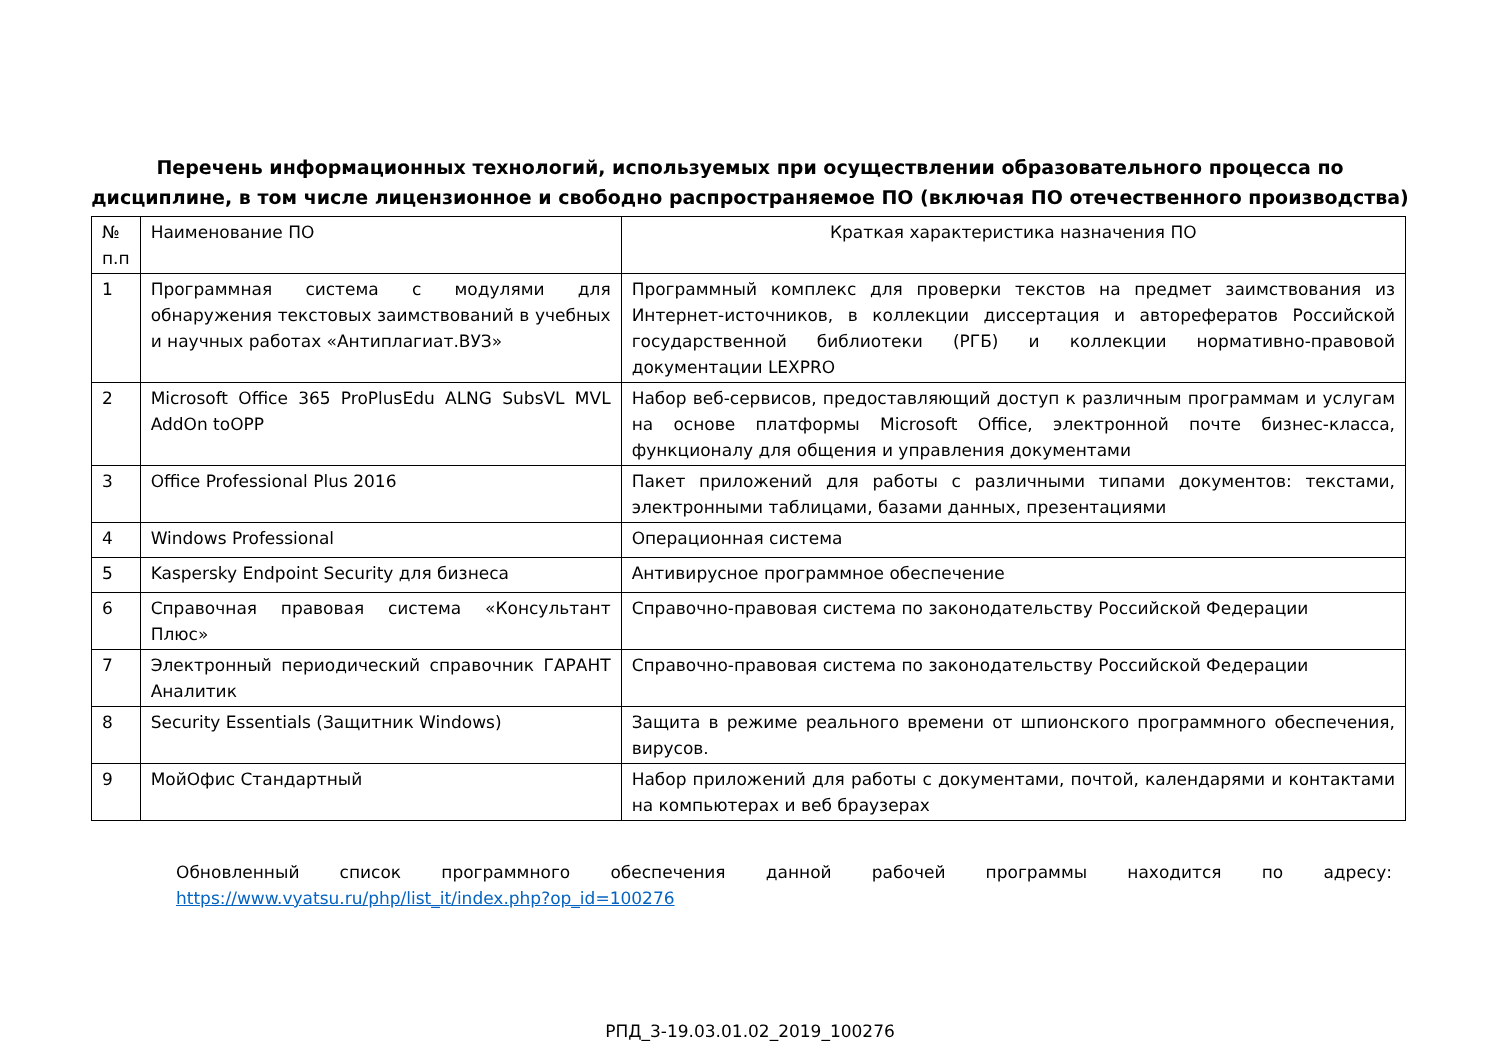Перечень информационных технологий, используемых при осуществлении образовательного процесса по
дисциплине, в том числе лицензионное и свободно распространяемое ПО (включая ПО отечественного производства)
| № п.п | Наименование ПО | Краткая характеристика назначения ПО |
| --- | --- | --- |
| 1 | Программная система с модулями для обнаружения текстовых заимствований в учебных и научных работах «Антиплагиат.ВУЗ» | Программный комплекс для проверки текстов на предмет заимствования из Интернет-источников, в коллекции диссертация и авторефератов Российской государственной библиотеки (РГБ) и коллекции нормативно-правовой документации LEXPRO |
| 2 | Microsoft Office 365 ProPlusEdu ALNG SubsVL MVL AddOn toOPP | Набор веб-сервисов, предоставляющий доступ к различным программам и услугам на основе платформы Microsoft Office, электронной почте бизнес-класса, функционалу для общения и управления документами |
| 3 | Office Professional Plus 2016 | Пакет приложений для работы с различными типами документов: текстами, электронными таблицами, базами данных, презентациями |
| 4 | Windows Professional | Операционная система |
| 5 | Kaspersky Endpoint Security для бизнеса | Антивирусное программное обеспечение |
| 6 | Справочная правовая система «Консультант Плюс» | Справочно-правовая система по законодательству Российской Федерации |
| 7 | Электронный периодический справочник ГАРАНТ Аналитик | Справочно-правовая система по законодательству Российской Федерации |
| 8 | Security Essentials (Защитник Windows) | Защита в режиме реального времени от шпионского программного обеспечения, вирусов. |
| 9 | МойОфис Стандартный | Набор приложений для работы с документами, почтой, календарями и контактами на компьютерах и веб браузерах |
Обновленный список программного обеспечения данной рабочей программы находится по адресу: https://www.vyatsu.ru/php/list_it/index.php?op_id=100276
РПД_3-19.03.01.02_2019_100276